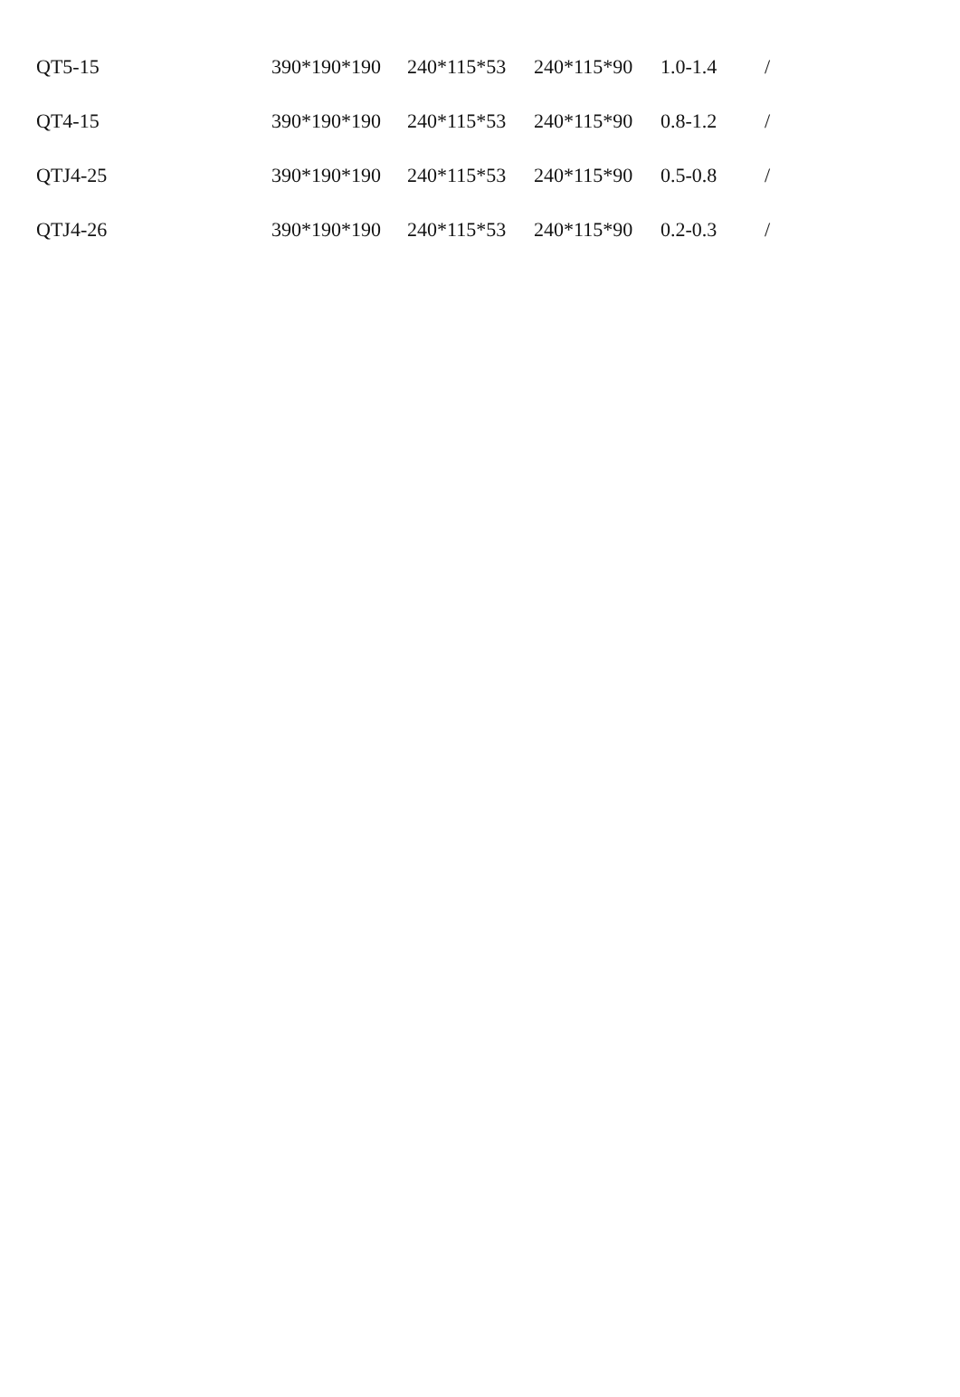| QT5-15 | 390*190*190 | 240*115*53 | 240*115*90 | 1.0-1.4 | / |
| QT4-15 | 390*190*190 | 240*115*53 | 240*115*90 | 0.8-1.2 | / |
| QTJ4-25 | 390*190*190 | 240*115*53 | 240*115*90 | 0.5-0.8 | / |
| QTJ4-26 | 390*190*190 | 240*115*53 | 240*115*90 | 0.2-0.3 | / |